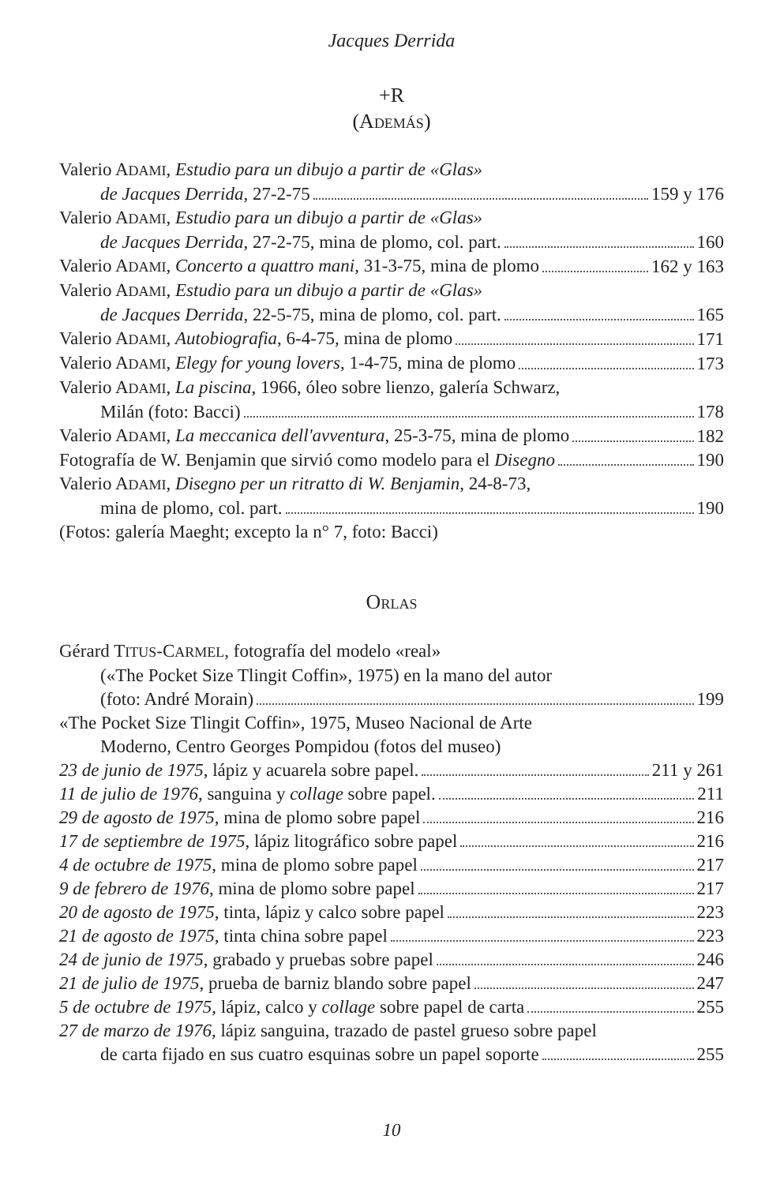Jacques Derrida
+R
(ADEMÁS)
Valerio ADAMI, Estudio para un dibujo a partir de «Glas»
de Jacques Derrida, 27-2-75 159 y 176
Valerio ADAMI, Estudio para un dibujo a partir de «Glas»
de Jacques Derrida, 27-2-75, mina de plomo, col. part. 160
Valerio ADAMI, Concerto a quattro mani, 31-3-75, mina de plomo 162 y 163
Valerio ADAMI, Estudio para un dibujo a partir de «Glas»
de Jacques Derrida, 22-5-75, mina de plomo, col. part. 165
Valerio ADAMI, Autobiografia, 6-4-75, mina de plomo 171
Valerio ADAMI, Elegy for young lovers, 1-4-75, mina de plomo 173
Valerio ADAMI, La piscina, 1966, óleo sobre lienzo, galería Schwarz,
Milán (foto: Bacci) 178
Valerio ADAMI, La meccanica dell'avventura, 25-3-75, mina de plomo 182
Fotografía de W. Benjamin que sirvió como modelo para el Disegno 190
Valerio ADAMI, Disegno per un ritratto di W. Benjamin, 24-8-73,
mina de plomo, col. part. 190
(Fotos: galería Maeght; excepto la n° 7, foto: Bacci)
ORLAS
Gérard TITUS-CARMEL, fotografía del modelo «real»
(«The Pocket Size Tlingit Coffin», 1975) en la mano del autor
(foto: André Morain) 199
«The Pocket Size Tlingit Coffin», 1975, Museo Nacional de Arte
Moderno, Centro Georges Pompidou (fotos del museo)
23 de junio de 1975, lápiz y acuarela sobre papel. 211 y 261
11 de julio de 1976, sanguina y collage sobre papel. 211
29 de agosto de 1975, mina de plomo sobre papel 216
17 de septiembre de 1975, lápiz litográfico sobre papel 216
4 de octubre de 1975, mina de plomo sobre papel 217
9 de febrero de 1976, mina de plomo sobre papel 217
20 de agosto de 1975, tinta, lápiz y calco sobre papel 223
21 de agosto de 1975, tinta china sobre papel 223
24 de junio de 1975, grabado y pruebas sobre papel 246
21 de julio de 1975, prueba de barniz blando sobre papel 247
5 de octubre de 1975, lápiz, calco y collage sobre papel de carta 255
27 de marzo de 1976, lápiz sanguina, trazado de pastel grueso sobre papel
de carta fijado en sus cuatro esquinas sobre un papel soporte 255
10